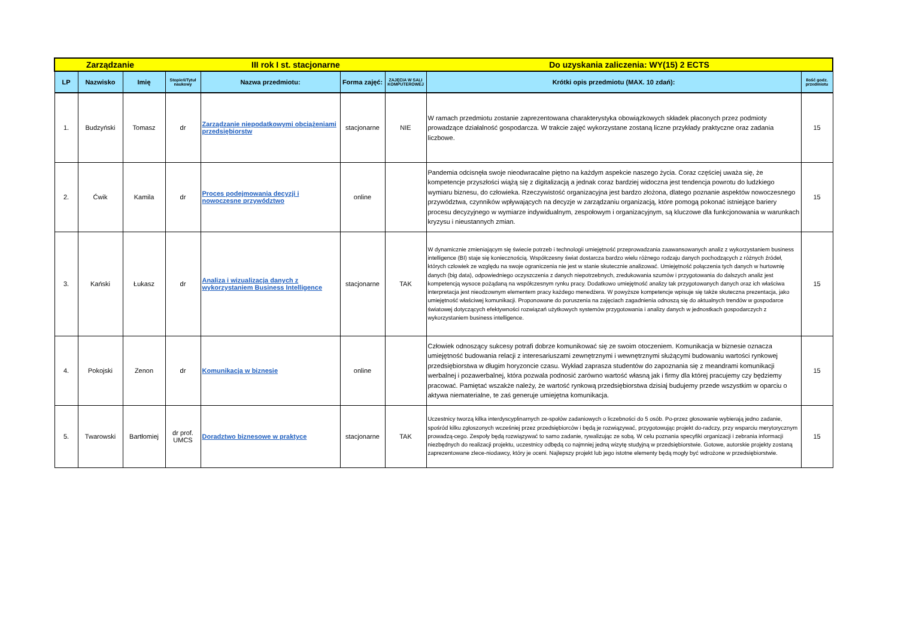| Zarządzanie | | | III rok I st. stacjonarne | | | | Do uzyskania zaliczenia: WY(15) 2 ECTS | |
| LP | Nazwisko | Imię | Stopień/Tytuł naukowy | Nazwa przedmiotu: | Forma zajęć: | ZAJĘCIA W SALI KOMPUTEROWEJ | Krótki opis przedmiotu (MAX. 10 zdań): | Ilość godz. przedmiotu |
| 1. | Budzyński | Tomasz | dr | Zarządzanie niepodatkowymi obciążeniami przedsiębiorstw | stacjonarne | NIE | W ramach przedmiotu zostanie zaprezentowana charakterystyka obowiązkowych składek płaconych przez podmioty prowadzące działalność gospodarcza. W trakcie zajęć wykorzystane zostaną liczne przykłady praktyczne oraz zadania liczbowe. | 15 |
| 2. | Ćwik | Kamila | dr | Proces podejmowania decyzji i nowoczesne przywództwo | online | | Pandemia odcisnęła swoje nieodwracalne piętno na każdym aspekcie naszego życia. Coraz częściej uważa się, że kompetencje przyszłości wiążą się z digitalizacją a jednak coraz bardziej widoczna jest tendencja powrotu do ludzkiego wymiaru biznesu, do człowieka. Rzeczywistość organizacyjna jest bardzo złożona, dlatego poznanie aspektów nowoczesnego przywództwa, czynników wpływających na decyzje w zarządzaniu organizacją, które pomogą pokonać istniejące bariery procesu decyzyjnego w wymiarze indywidualnym, zespołowym i organizacyjnym, są kluczowe dla funkcjonowania w warunkach kryzysu i nieustannych zmian. | 15 |
| 3. | Kański | Łukasz | dr | Analiza i wizualizacja danych z wykorzystaniem Business Intelligence | stacjonarne | TAK | W dynamicznie zmieniającym się świecie potrzeb i technologii umiejętność przeprowadzania zaawansowanych analiz z wykorzystaniem business intelligence (BI) staje się koniecznością. Współczesny świat dostarcza bardzo wielu różnego rodzaju danych pochodzących z różnych źródeł, których człowiek ze względu na swoje ograniczenia nie jest w stanie skutecznie analizować. Umiejętność połączenia tych danych w hurtownię danych (big data), odpowiedniego oczyszczenia z danych niepotrzebnych, zredukowania szumów i przygotowania do dalszych analiz jest kompetencją wysoce pożądaną na współczesnym rynku pracy. Dodatkowo umiejętność analizy tak przygotowanych danych oraz ich właściwa interpretacja jest nieodzownym elementem pracy każdego menedżera. W powyższe kompetencje wpisuje się także skuteczna prezentacja, jako umiejętność właściwej komunikacji. Proponowane do poruszenia na zajęciach zagadnienia odnoszą się do aktualnych trendów w gospodarce światowej dotyczących efektywności rozwiązań użytkowych systemów przygotowania i analizy danych w jednostkach gospodarczych z wykorzystaniem business intelligence. | 15 |
| 4. | Pokojski | Zenon | dr | Komunikacja w biznesie | online | | Człowiek odnoszący sukcesy potrafi dobrze komunikować się ze swoim otoczeniem. Komunikacja w biznesie oznacza umiejętność budowania relacji z interesariuszami zewnętrznymi i wewnętrznymi służącymi budowaniu wartości rynkowej przedsiębiorstwa w długim horyzoncie czasu. Wykład zaprasza studentów do zapoznania się z meandrami komunikacji werbalnej i pozawerbalnej, która pozwala podnosić zarówno wartość własną jak i firmy dla której pracujemy czy będziemy pracować. Pamiętać wszakże należy, że wartość rynkową przedsiębiorstwa dzisiaj budujemy przede wszystkim w oparciu o aktywa niematerialne, te zaś generuje umiejętna komunikacja. | 15 |
| 5. | Twarowski | Bartłomiej | dr prof. UMCS | Doradztwo biznesowe w praktyce | stacjonarne | TAK | Uczestnicy tworzą kilka interdyscyplinarnych ze-społów zadaniowych o liczebności do 5 osób. Po-przez głosowanie wybierają jedno zadanie, spośród kilku zgłoszonych wcześniej przez przedsiębiorców i będą je rozwiązywać, przygotowując projekt do-radczy, przy wsparciu merytorycznym prowadzą-cego. Zespoły będą rozwiązywać to samo zadanie, rywalizując ze sobą. W celu poznania specyfiki organizacji i zebrania informacji niezbędnych do realizacji projektu, uczestnicy odbędą co najmniej jedną wizytę studyjną w przedsiębiorstwie. Gotowe, autorskie projekty zostaną zaprezentowane zlece-niodawcy, który je oceni. Najlepszy projekt lub jego istotne elementy będą mogły być wdrożone w przedsiębiorstwie. | 15 |